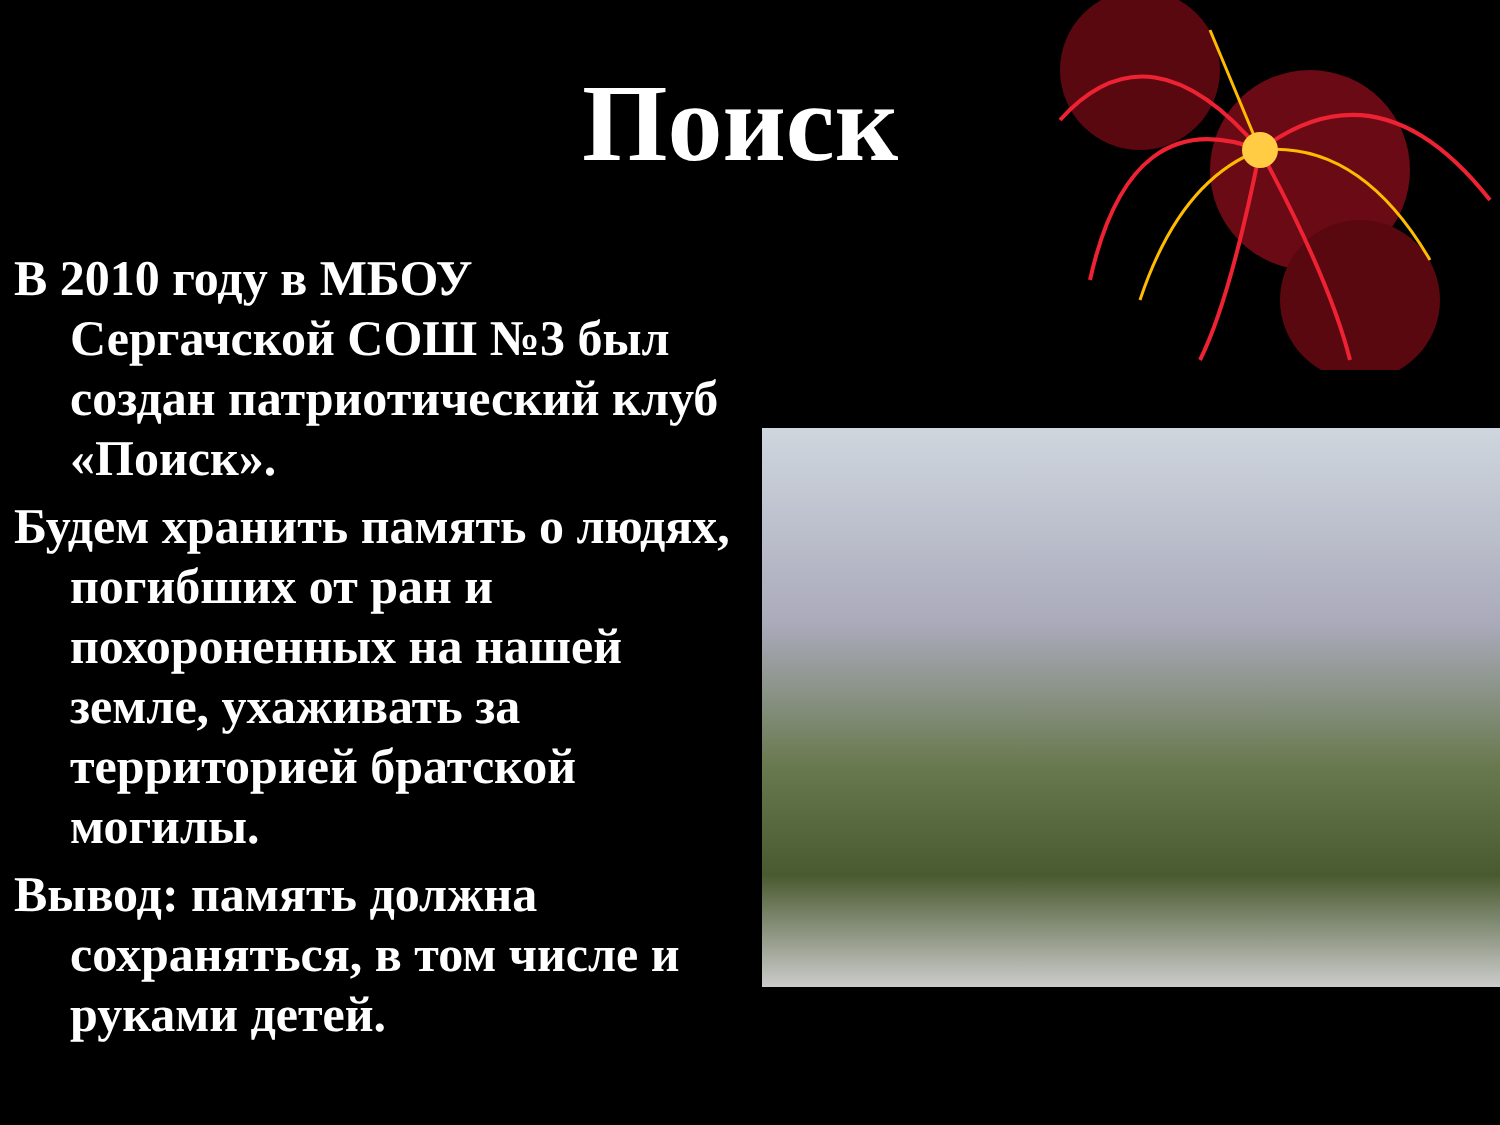Поиск
В 2010 году в МБОУ Сергачской СОШ №3 был создан патриотический клуб «Поиск».
Будем хранить память о людях, погибших от ран и похороненных на нашей земле, ухаживать за территорией братской могилы.
Вывод: память должна сохраняться, в том числе и руками детей.